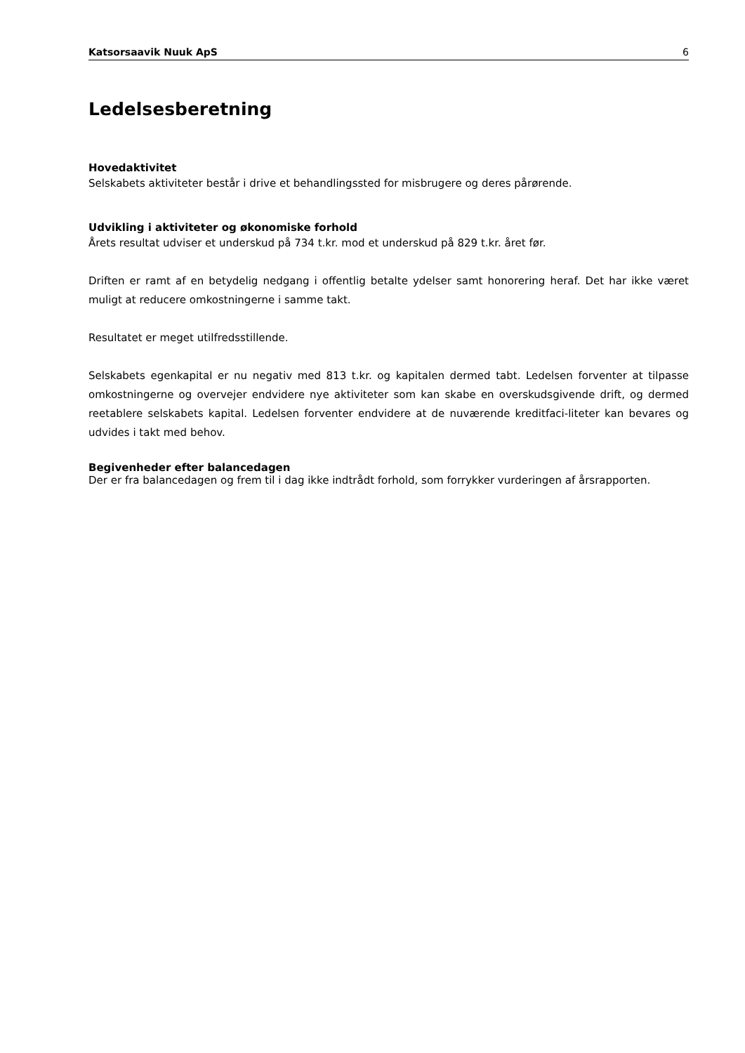Katsorsaavik Nuuk ApS 6
Ledelsesberetning
Hovedaktivitet
Selskabets aktiviteter består i drive et behandlingssted for misbrugere og deres pårørende.
Udvikling i aktiviteter og økonomiske forhold
Årets resultat udviser et underskud på 734 t.kr. mod et underskud på 829 t.kr. året før.
Driften er ramt af en betydelig nedgang i offentlig betalte ydelser samt honorering heraf. Det har ikke været muligt at reducere omkostningerne i samme takt.
Resultatet er meget utilfredsstillende.
Selskabets egenkapital er nu negativ med 813 t.kr. og kapitalen dermed tabt. Ledelsen forventer at tilpasse omkostningerne og overvejer endvidere nye aktiviteter som kan skabe en overskudsgivende drift, og dermed reetablere selskabets kapital. Ledelsen forventer endvidere at de nuværende kreditfaci-liteter kan bevares og udvides i takt med behov.
Begivenheder efter balancedagen
Der er fra balancedagen og frem til i dag ikke indtrådt forhold, som forrykker vurderingen af årsrapporten.